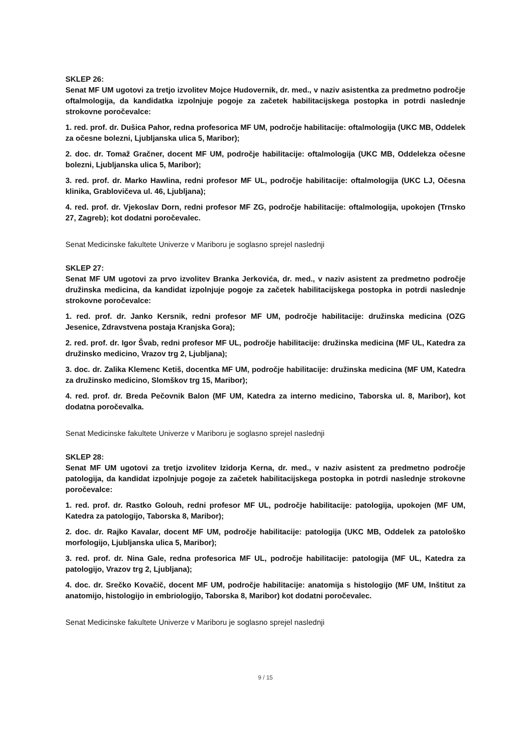SKLEP 26:
Senat MF UM ugotovi za tretjo izvolitev Mojce Hudovernik, dr. med., v naziv asistentka za predmetno področje oftalmologija, da kandidatka izpolnjuje pogoje za začetek habilitacijskega postopka in potrdi naslednje strokovne poročevalce:
1. red. prof. dr. Dušica Pahor, redna profesorica MF UM, področje habilitacije: oftalmologija (UKC MB, Oddelek za očesne bolezni, Ljubljanska ulica 5, Maribor);
2. doc. dr. Tomaž Gračner, docent MF UM, področje habilitacije: oftalmologija (UKC MB, Oddelekza očesne bolezni, Ljubljanska ulica 5, Maribor);
3. red. prof. dr. Marko Hawlina, redni profesor MF UL, področje habilitacije: oftalmologija (UKC LJ, Očesna klinika, Grablovičeva ul. 46, Ljubljana);
4. red. prof. dr. Vjekoslav Dorn, redni profesor MF ZG, področje habilitacije: oftalmologija, upokojen (Trnsko 27, Zagreb); kot dodatni poročevalec.
Senat Medicinske fakultete Univerze v Mariboru je soglasno sprejel naslednji
SKLEP 27:
Senat MF UM ugotovi za prvo izvolitev Branka Jerkovića, dr. med., v naziv asistent za predmetno področje družinska medicina, da kandidat izpolnjuje pogoje za začetek habilitacijskega postopka in potrdi naslednje strokovne poročevalce:
1. red. prof. dr. Janko Kersnik, redni profesor MF UM, področje habilitacije: družinska medicina (OZG Jesenice, Zdravstvena postaja Kranjska Gora);
2. red. prof. dr. Igor Švab, redni profesor MF UL, področje habilitacije: družinska medicina (MF UL, Katedra za družinsko medicino, Vrazov trg 2, Ljubljana);
3. doc. dr. Zalika Klemenc Ketiš, docentka MF UM, področje habilitacije: družinska medicina (MF UM, Katedra za družinsko medicino, Slomškov trg 15, Maribor);
4. red. prof. dr. Breda Pečovnik Balon (MF UM, Katedra za interno medicino, Taborska ul. 8, Maribor), kot dodatna poročevalka.
Senat Medicinske fakultete Univerze v Mariboru je soglasno sprejel naslednji
SKLEP 28:
Senat MF UM ugotovi za tretjo izvolitev Izidorja Kerna, dr. med., v naziv asistent za predmetno področje patologija, da kandidat izpolnjuje pogoje za začetek habilitacijskega postopka in potrdi naslednje strokovne poročevalce:
1. red. prof. dr. Rastko Golouh, redni profesor MF UL, področje habilitacije: patologija, upokojen (MF UM, Katedra za patologijo, Taborska 8, Maribor);
2. doc. dr. Rajko Kavalar, docent MF UM, področje habilitacije: patologija (UKC MB, Oddelek za patološko morfologijo, Ljubljanska ulica 5, Maribor);
3. red. prof. dr. Nina Gale, redna profesorica MF UL, področje habilitacije: patologija (MF UL, Katedra za patologijo, Vrazov trg 2, Ljubljana);
4. doc. dr. Srečko Kovačič, docent MF UM, področje habilitacije: anatomija s histologijo (MF UM, Inštitut za anatomijo, histologijo in embriologijo, Taborska 8, Maribor) kot dodatni poročevalec.
Senat Medicinske fakultete Univerze v Mariboru je soglasno sprejel naslednji
9 / 15